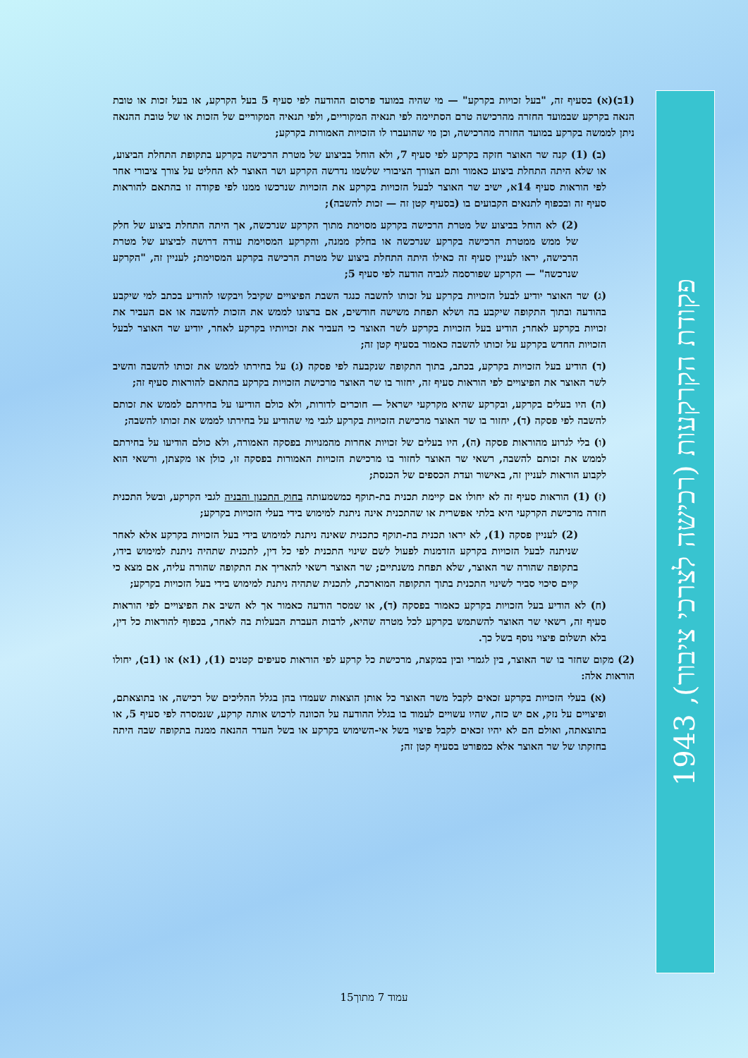פקודת הקרקעות (רכישה לצרכי ציבור), 1943
(1ב)(א) בסעיף זה, "בעל זכויות בקרקע" — מי שהיה במועד פרסום ההודעה לפי סעיף 5 בעל הקרקע, או בעל זכות או טובת הנאה בקרקע שבמועד החזרה מהרכישה טרם הסתיימה לפי תנאיה המקוריים, ולפי תנאיה המקוריים של הזכות או של טובת ההנאה ניתן לממשה בקרקע במועד החזרה מהרכישה, וכן מי שהועברו לו הזכויות האמורות בקרקע;
(ב) (1) קנה שר האוצר חזקה בקרקע לפי סעיף 7, ולא הוחל בביצוע של מטרת הרכישה בקרקע בתקופת התחלת הביצוע, או שלא היתה התחלת ביצוע כאמור ותם הצורך הציבורי שלשמו נדרשה הקרקע ושר האוצר לא החליט על צורך ציבורי אחר לפי הוראות סעיף 14א, ישיב שר האוצר לבעל הזכויות בקרקע את הזכויות שנרכשו ממנו לפי פקודה זו בהתאם להוראות סעיף זה ובכפוף לתנאים הקבועים בו (בסעיף קטן זה — זכות להשבה);
(2) לא הוחל בביצוע של מטרת הרכישה בקרקע מסוימת מתוך הקרקע שנרכשה, אך היתה התחלת ביצוע של חלק של ממש ממטרת הרכישה בקרקע שנרכשה או בחלק ממנה, והקרקע המסוימת עודה דרושה לביצוע של מטרת הרכישה, יראו לעניין סעיף זה כאילו היתה התחלת ביצוע של מטרת הרכישה בקרקע המסוימת; לעניין זה, "הקרקע שנרכשה" — הקרקע שפורסמה לגביה הודעה לפי סעיף 5;
(ג) שר האוצר יודיע לבעל הזכויות בקרקע על זכותו להשבה כנגד השבת הפיצויים שקיבל ויבקשו להודיע בכתב למי שיקבע בהודעה ובתוך התקופה שיקבע בה ושלא תפחת משישה חודשים, אם ברצונו לממש את הזכות להשבה או אם העביר את זכויות בקרקע לאחר; הודיע בעל הזכויות בקרקע לשר האוצר כי העביר את זכויותיו בקרקע לאחר, יודיע שר האוצר לבעל הזכויות החדש בקרקע על זכותו להשבה כאמור בסעיף קטן זה;
(ד) הודיע בעל הזכויות בקרקע, בכתב, בתוך התקופה שנקבעה לפי פסקה (ג) על בחירתו לממש את זכותו להשבה והשיב לשר האוצר את הפיצויים לפי הוראות סעיף זה, יחזור בו שר האוצר מרכישת הזכויות בקרקע בהתאם להוראות סעיף זה;
(ה) היו בעלים בקרקע, ובקרקע שהיא מקרקעי ישראל — חוכרים לדורות, ולא כולם הודיעו על בחירתם לממש את זכותם להשבה לפי פסקה (ד), יחזור בו שר האוצר מרכישת הזכויות בקרקע לגבי מי שהודיע על בחירתו לממש את זכותו להשבה;
(ו) בלי לגרוע מהוראות פסקה (ה), היו בעלים של זכויות אחרות מהמנויות בפסקה האמורה, ולא כולם הודיעו על בחירתם לממש את זכותם להשבה, רשאי שר האוצר לחזור בו מרכישת הזכויות האמורות בפסקה זו, כולן או מקצתן, ורשאי הוא לקבוע הוראות לעניין זה, באישור ועדת הכספים של הכנסת;
(ז) (1) הוראות סעיף זה לא יחולו אם קיימת תכנית בת-תוקף כמשמעותה בחוק התכנון והבניה לגבי הקרקע, ובשל התכנית חזרה מרכישת הקרקעי היא בלתי אפשרית או שהתכנית אינה ניתנת למימוש בידי בעלי הזכויות בקרקע;
(2) לעניין פסקה (1), לא יראו תכנית בת-תוקף כתכנית שאינה ניתנת למימוש בידי בעל הזכויות בקרקע אלא לאחר שניתנה לבעל הזכויות בקרקע הזדמנות לפעול לשם שינוי התכנית לפי כל דין, לתכנית שתהיה ניתנת למימוש בידו, בתקופה שהורה שר האוצר, שלא תפחת משנתיים; שר האוצר רשאי להאריך את התקופה שהורה עליה, אם מצא כי קיים סיכוי סביר לשינוי התכנית בתוך התקופה המוארכת, לתכנית שתהיה ניתנת למימוש בידי בעל הזכויות בקרקע;
(ח) לא הודיע בעל הזכויות בקרקע כאמור בפסקה (ד), או שמסר הודעה כאמור אך לא השיב את הפיצויים לפי הוראות סעיף זה, רשאי שר האוצר להשתמש בקרקע לכל מטרה שהיא, לרבות העברת הבעלות בה לאחר, בכפוף להוראות כל דין, בלא תשלום פיצוי נוסף בשל כך.
(2) מקום שחזר בו שר האוצר, בין לגמרי ובין במקצת, מרכישת כל קרקע לפי הוראות סעיפים קטנים (1), (1א) או (1ב), יחולו הוראות אלה:
(א) בעלי הזכויות בקרקע זכאים לקבל משר האוצר כל אותן הוצאות שעמדו בהן בגלל ההליכים של רכישה, או בתוצאתם, ופיצויים על נזק, אם יש כזה, שהיו עשויים לעמוד בו בגלל ההודעה על הכוונה לרכוש אותה קרקע, שנמסרה לפי סעיף 5, או בתוצאתה, ואולם הם לא יהיו זכאים לקבל פיצוי בשל אי-השימוש בקרקע או בשל העדר ההנאה ממנה בתקופה שבה היתה בחזקתו של שר האוצר אלא כמפורט בסעיף קטן זה;
עמוד 7 מתוך15